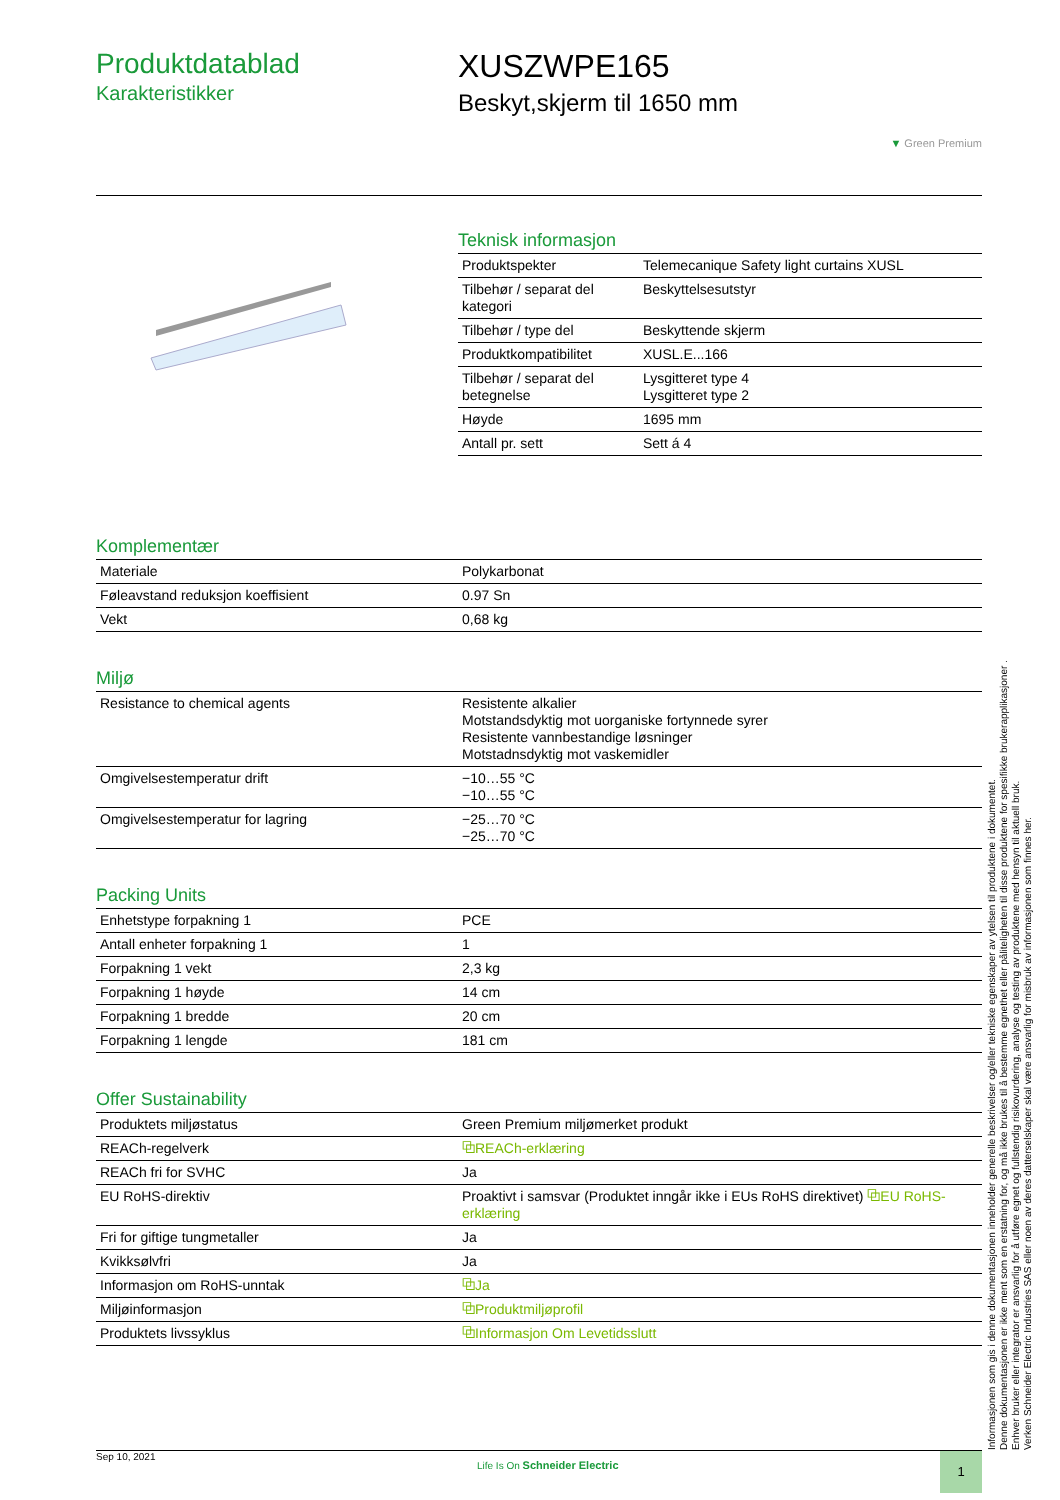Produktdatablad
Karakteristikker
XUSZWPE165
Beskyt,skjerm til 1650 mm
▼ Green Premium
Teknisk informasjon
| Produktspekter | Telemecanique Safety light curtains XUSL |
| Tilbehør / separat del kategori | Beskyttelsesutstyr |
| Tilbehør / type del | Beskyttende skjerm |
| Produktkompatibilitet | XUSL.E...166 |
| Tilbehør / separat del betegnelse | Lysgitteret type 4 Lysgitteret type 2 |
| Høyde | 1695 mm |
| Antall pr. sett | Sett á 4 |
Komplementær
| Materiale | Polykarbonat |
| Føleavstand reduksjon koeffisient | 0.97 Sn |
| Vekt | 0,68 kg |
Miljø
| Resistance to chemical agents | Resistente alkalier Motstandsdyktig mot uorganiske fortynnede syrer Resistente vannbestandige løsninger Motstadnsdyktig mot vaskemidler |
| Omgivelsestemperatur drift | −10…55 °C −10…55 °C |
| Omgivelsestemperatur for lagring | −25…70 °C −25…70 °C |
Packing Units
| Enhetstype forpakning 1 | PCE |
| Antall enheter forpakning 1 | 1 |
| Forpakning 1 vekt | 2,3 kg |
| Forpakning 1 høyde | 14 cm |
| Forpakning 1 bredde | 20 cm |
| Forpakning 1 lengde | 181 cm |
Offer Sustainability
| Produktets miljøstatus | Green Premium miljømerket produkt |
| REACh-regelverk | ⧉REACh-erklæring |
| REACh fri for SVHC | Ja |
| EU RoHS-direktiv | Proaktivt i samsvar (Produktet inngår ikke i EUs RoHS direktivet) ⧉EU RoHS-erklæring |
| Fri for giftige tungmetaller | Ja |
| Kvikksølvfri | Ja |
| Informasjon om RoHS-unntak | ⧉Ja |
| Miljøinformasjon | ⧉Produktmiljøprofil |
| Produktets livssyklus | ⧉Informasjon Om Levetidsslutt |
Informasjonen som gis i denne dokumentasjonen inneholder generelle beskrivelser og/eller tekniske egenskaper av ytelsen til produktene i dokumentet.
Denne dokumentasjonen er ikke ment som en erstatning for, og må ikke brukes til å bestemme egnethet eller påliteligheten til disse produktene for spesifikke brukerapplikasjoner .
Enhver bruker eller integrator er ansvarlig for å utføre egnet og fullstendig risikovurdering, analyse og testing av produktene med hensyn til aktuell bruk.
Verken Schneider Electric Industries SAS eller noen av deres datterselskaper skal være ansvarlig for misbruk av informasjonen som finnes her.
Sep 10, 2021 Life Is On Schneider Electric 1